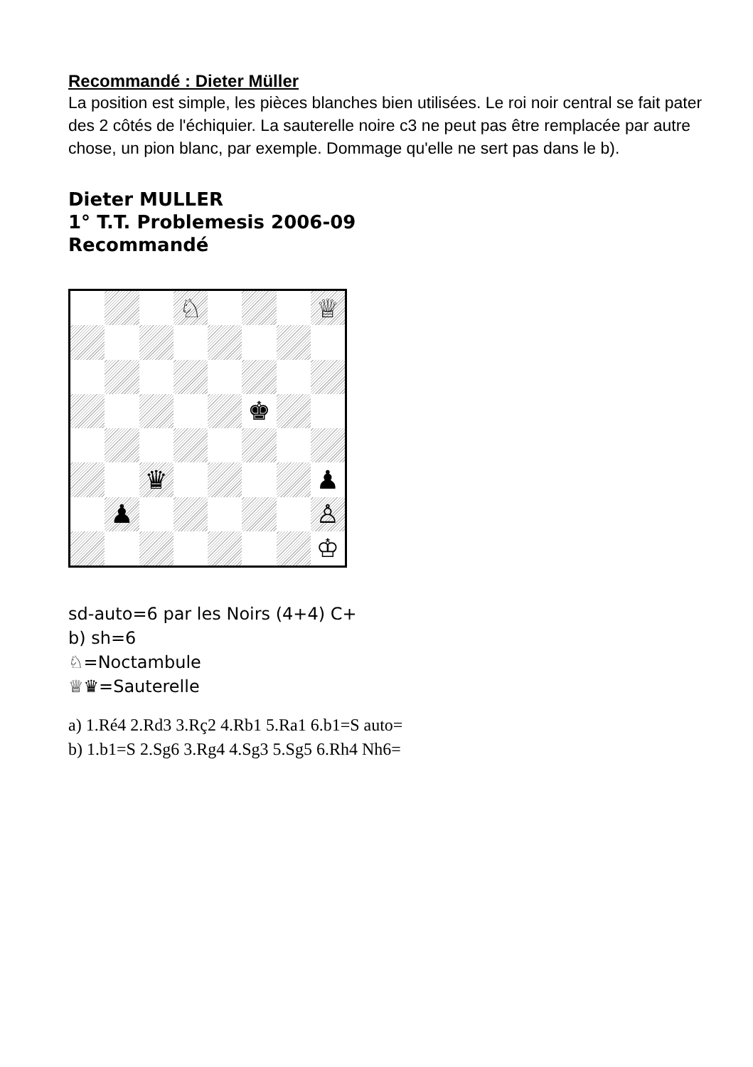Recommandé : Dieter Müller
La position est simple, les pièces blanches bien utilisées. Le roi noir central se fait pater des 2 côtés de l'échiquier. La sauterelle noire c3 ne peut pas être remplacée par autre chose, un pion blanc, par exemple. Dommage qu'elle ne sert pas dans le b).
Dieter MULLER
1° T.T. Problemesis 2006-09
Recommandé
♘
♕
♚
♛
♟
♟
♙
♔
sd-auto=6 par les Noirs (4+4) C+
b) sh=6
♘=Noctambule
♕♛=Sauterelle
a) 1.Ré4 2.Rd3 3.Rç2 4.Rb1 5.Ra1 6.b1=S auto=
b) 1.b1=S 2.Sg6 3.Rg4 4.Sg3 5.Sg5 6.Rh4 Nh6=